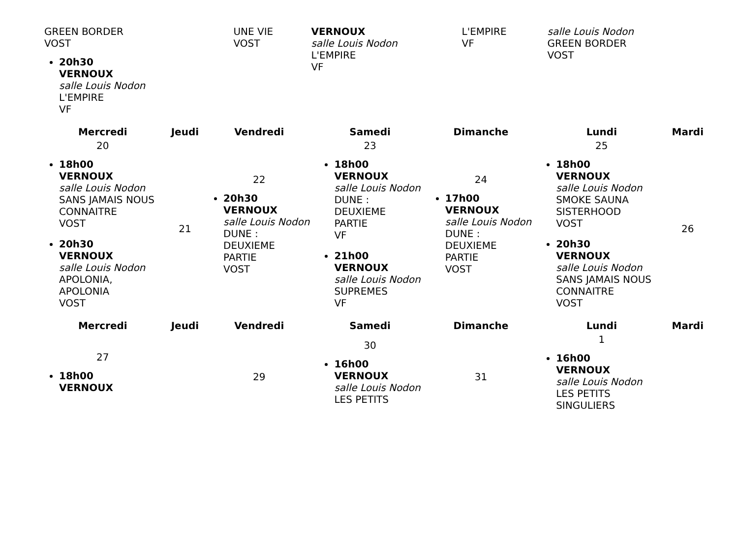| GREEN BORDER VOST 20h30 VERNOUX salle Louis Nodon L'EMPIRE VF | | UNE VIE VOST | VERNOUX salle Louis Nodon L'EMPIRE VF | L'EMPIRE VF | salle Louis Nodon GREEN BORDER VOST | |
| Mercredi | Jeudi | Vendredi | Samedi | Dimanche | Lundi | Mardi |
| --- | --- | --- | --- | --- | --- | --- |
| 20 18h00 VERNOUX salle Louis Nodon SANS JAMAIS NOUS CONNAITRE VOST 20h30 VERNOUX salle Louis Nodon APOLONIA, APOLONIA VOST | 21 | 22 20h30 VERNOUX salle Louis Nodon DUNE : DEUXIEME PARTIE VOST | 23 18h00 VERNOUX salle Louis Nodon DUNE : DEUXIEME PARTIE VF 21h00 VERNOUX salle Louis Nodon SUPREMES VF | 24 17h00 VERNOUX salle Louis Nodon DUNE : DEUXIEME PARTIE VOST | 25 18h00 VERNOUX salle Louis Nodon SMOKE SAUNA SISTERHOOD VOST 20h30 VERNOUX salle Louis Nodon SANS JAMAIS NOUS CONNAITRE VOST | 26 |
| Mercredi | Jeudi | Vendredi | Samedi | Dimanche | Lundi | Mardi |
| 27 18h00 VERNOUX | | 29 | 30 16h00 VERNOUX salle Louis Nodon LES PETITS | 31 | 1 16h00 VERNOUX salle Louis Nodon LES PETITS SINGULIERS | |